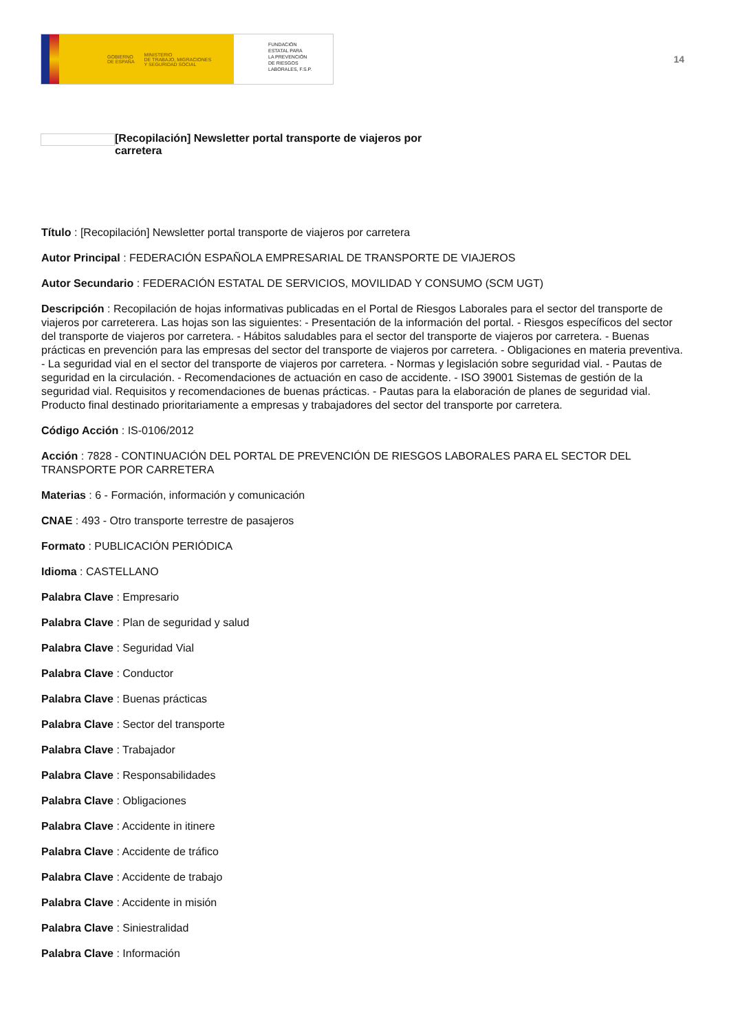GOBIERNO
DE ESPAÑA MINISTERIO
DE TRABAJO, MIGRACIONES
Y SEGURIDAD SOCIAL
FUNDACIÓN
ESTATAL PARA
LA PREVENCIÓN
DE RIESGOS
LABORALES, F.S.P.
14
[Recopilación] Newsletter portal transporte de viajeros por carretera
Título : [Recopilación] Newsletter portal transporte de viajeros por carretera
Autor Principal : FEDERACIÓN ESPAÑOLA EMPRESARIAL DE TRANSPORTE DE VIAJEROS
Autor Secundario : FEDERACIÓN ESTATAL DE SERVICIOS, MOVILIDAD Y CONSUMO (SCM UGT)
Descripción : Recopilación de hojas informativas publicadas en el Portal de Riesgos Laborales para el sector del transporte de viajeros por carreterera. Las hojas son las siguientes: - Presentación de la información del portal. - Riesgos específicos del sector del transporte de viajeros por carretera. - Hábitos saludables para el sector del transporte de viajeros por carretera. - Buenas prácticas en prevención para las empresas del sector del transporte de viajeros por carretera. - Obligaciones en materia preventiva. - La seguridad vial en el sector del transporte de viajeros por carretera. - Normas y legislación sobre seguridad vial. - Pautas de seguridad en la circulación. - Recomendaciones de actuación en caso de accidente. - ISO 39001 Sistemas de gestión de la seguridad vial. Requisitos y recomendaciones de buenas prácticas. - Pautas para la elaboración de planes de seguridad vial. Producto final destinado prioritariamente a empresas y trabajadores del sector del transporte por carretera.
Código Acción : IS-0106/2012
Acción : 7828 - CONTINUACIÓN DEL PORTAL DE PREVENCIÓN DE RIESGOS LABORALES PARA EL SECTOR DEL TRANSPORTE POR CARRETERA
Materias : 6 - Formación, información y comunicación
CNAE : 493 - Otro transporte terrestre de pasajeros
Formato : PUBLICACIÓN PERIÓDICA
Idioma : CASTELLANO
Palabra Clave : Empresario
Palabra Clave : Plan de seguridad y salud
Palabra Clave : Seguridad Vial
Palabra Clave : Conductor
Palabra Clave : Buenas prácticas
Palabra Clave : Sector del transporte
Palabra Clave : Trabajador
Palabra Clave : Responsabilidades
Palabra Clave : Obligaciones
Palabra Clave : Accidente in itinere
Palabra Clave : Accidente de tráfico
Palabra Clave : Accidente de trabajo
Palabra Clave : Accidente in misión
Palabra Clave : Siniestralidad
Palabra Clave : Información